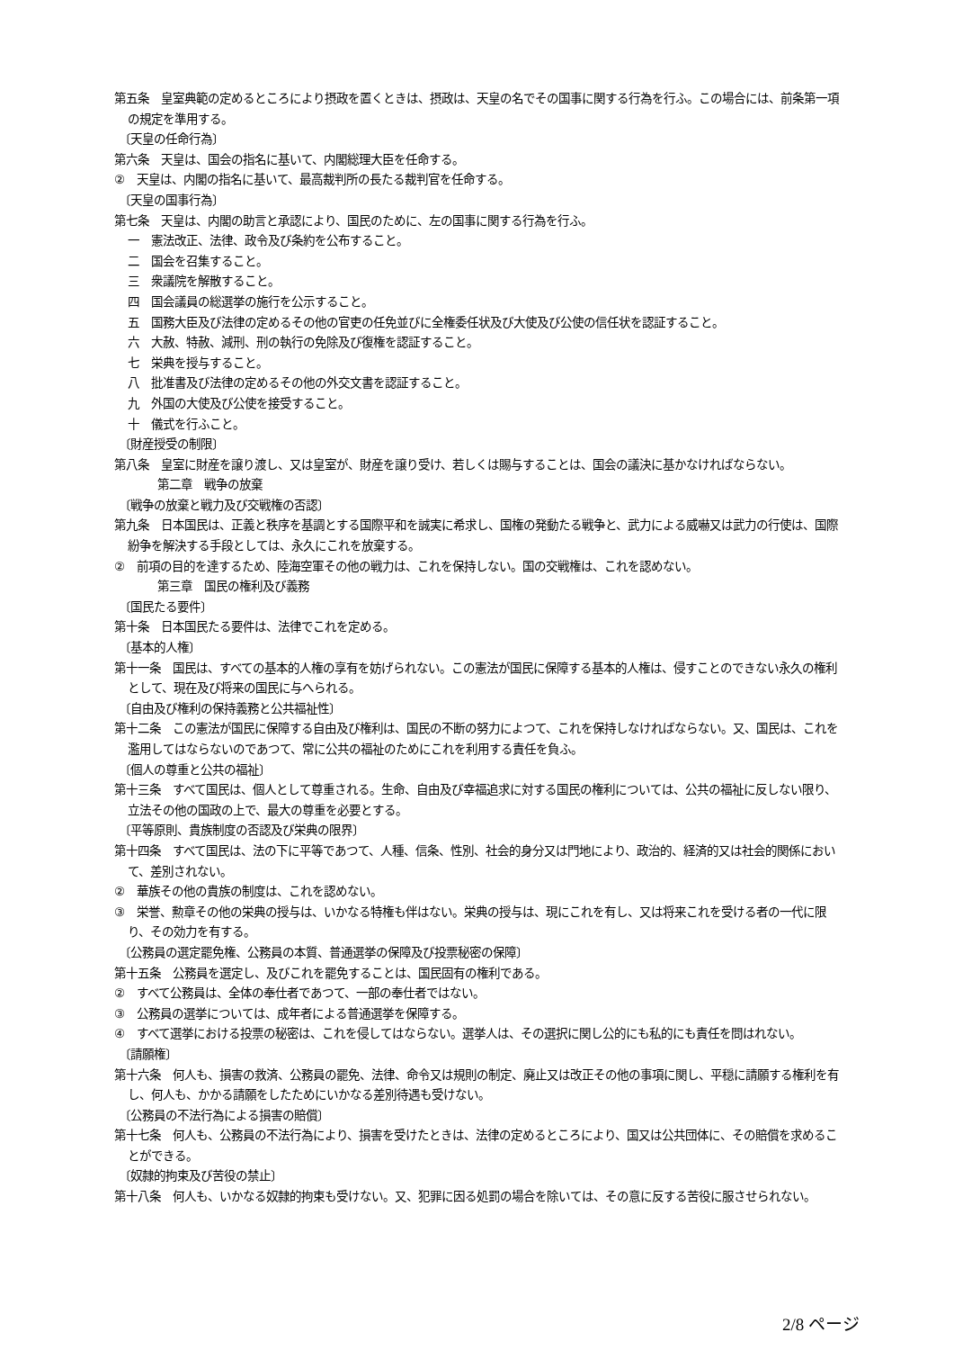第五条　皇室典範の定めるところにより摂政を置くときは、摂政は、天皇の名でその国事に関する行為を行ふ。この場合には、前条第一項の規定を準用する。
〔天皇の任命行為〕
第六条　天皇は、国会の指名に基いて、内閣総理大臣を任命する。
②　天皇は、内閣の指名に基いて、最高裁判所の長たる裁判官を任命する。
〔天皇の国事行為〕
第七条　天皇は、内閣の助言と承認により、国民のために、左の国事に関する行為を行ふ。
一　憲法改正、法律、政令及び条約を公布すること。
二　国会を召集すること。
三　衆議院を解散すること。
四　国会議員の総選挙の施行を公示すること。
五　国務大臣及び法律の定めるその他の官吏の任免並びに全権委任状及び大使及び公使の信任状を認証すること。
六　大赦、特赦、減刑、刑の執行の免除及び復権を認証すること。
七　栄典を授与すること。
八　批准書及び法律の定めるその他の外交文書を認証すること。
九　外国の大使及び公使を接受すること。
十　儀式を行ふこと。
〔財産授受の制限〕
第八条　皇室に財産を譲り渡し、又は皇室が、財産を譲り受け、若しくは賜与することは、国会の議決に基かなければならない。
第二章　戦争の放棄
〔戦争の放棄と戦力及び交戦権の否認〕
第九条　日本国民は、正義と秩序を基調とする国際平和を誠実に希求し、国権の発動たる戦争と、武力による威嚇又は武力の行使は、国際紛争を解決する手段としては、永久にこれを放棄する。
②　前項の目的を達するため、陸海空軍その他の戦力は、これを保持しない。国の交戦権は、これを認めない。
第三章　国民の権利及び義務
〔国民たる要件〕
第十条　日本国民たる要件は、法律でこれを定める。
〔基本的人権〕
第十一条　国民は、すべての基本的人権の享有を妨げられない。この憲法が国民に保障する基本的人権は、侵すことのできない永久の権利として、現在及び将来の国民に与へられる。
〔自由及び権利の保持義務と公共福祉性〕
第十二条　この憲法が国民に保障する自由及び権利は、国民の不断の努力によつて、これを保持しなければならない。又、国民は、これを濫用してはならないのであつて、常に公共の福祉のためにこれを利用する責任を負ふ。
〔個人の尊重と公共の福祉〕
第十三条　すべて国民は、個人として尊重される。生命、自由及び幸福追求に対する国民の権利については、公共の福祉に反しない限り、立法その他の国政の上で、最大の尊重を必要とする。
〔平等原則、貴族制度の否認及び栄典の限界〕
第十四条　すべて国民は、法の下に平等であつて、人種、信条、性別、社会的身分又は門地により、政治的、経済的又は社会的関係において、差別されない。
②　華族その他の貴族の制度は、これを認めない。
③　栄誉、勲章その他の栄典の授与は、いかなる特権も伴はない。栄典の授与は、現にこれを有し、又は将来これを受ける者の一代に限り、その効力を有する。
〔公務員の選定罷免権、公務員の本質、普通選挙の保障及び投票秘密の保障〕
第十五条　公務員を選定し、及びこれを罷免することは、国民固有の権利である。
②　すべて公務員は、全体の奉仕者であつて、一部の奉仕者ではない。
③　公務員の選挙については、成年者による普通選挙を保障する。
④　すべて選挙における投票の秘密は、これを侵してはならない。選挙人は、その選択に関し公的にも私的にも責任を問はれない。
〔請願権〕
第十六条　何人も、損害の救済、公務員の罷免、法律、命令又は規則の制定、廃止又は改正その他の事項に関し、平穏に請願する権利を有し、何人も、かかる請願をしたためにいかなる差別待遇も受けない。
〔公務員の不法行為による損害の賠償〕
第十七条　何人も、公務員の不法行為により、損害を受けたときは、法律の定めるところにより、国又は公共団体に、その賠償を求めることができる。
〔奴隷的拘束及び苦役の禁止〕
第十八条　何人も、いかなる奴隷的拘束も受けない。又、犯罪に因る処罰の場合を除いては、その意に反する苦役に服させられない。
2/8 ページ